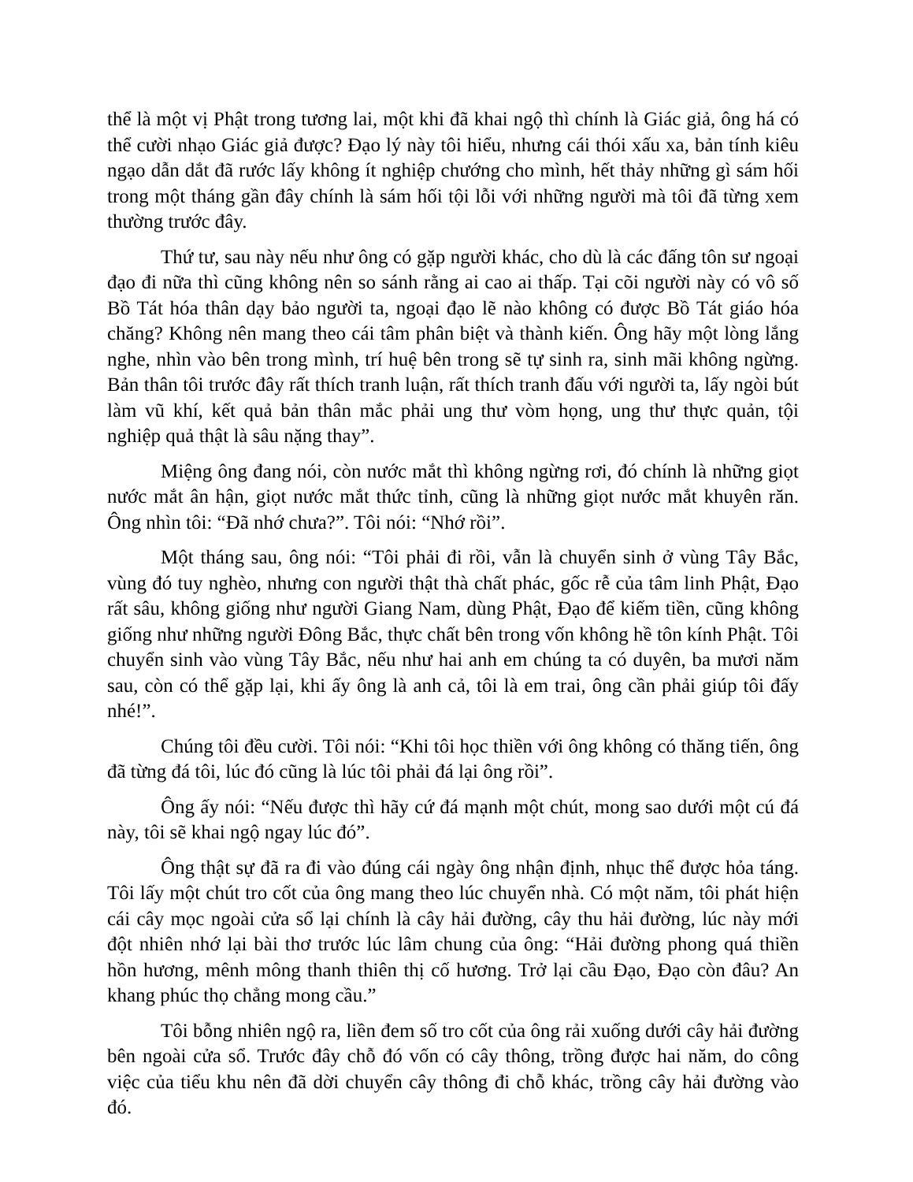thể là một vị Phật trong tương lai, một khi đã khai ngộ thì chính là Giác giả, ông há có thể cười nhạo Giác giả được? Đạo lý này tôi hiểu, nhưng cái thói xấu xa, bản tính kiêu ngạo dẫn dắt đã rước lấy không ít nghiệp chướng cho mình, hết thảy những gì sám hối trong một tháng gần đây chính là sám hối tội lỗi với những người mà tôi đã từng xem thường trước đây.
Thứ tư, sau này nếu như ông có gặp người khác, cho dù là các đấng tôn sư ngoại đạo đi nữa thì cũng không nên so sánh rằng ai cao ai thấp. Tại cõi người này có vô số Bồ Tát hóa thân dạy bảo người ta, ngoại đạo lẽ nào không có được Bồ Tát giáo hóa chăng? Không nên mang theo cái tâm phân biệt và thành kiến. Ông hãy một lòng lắng nghe, nhìn vào bên trong mình, trí huệ bên trong sẽ tự sinh ra, sinh mãi không ngừng. Bản thân tôi trước đây rất thích tranh luận, rất thích tranh đấu với người ta, lấy ngòi bút làm vũ khí, kết quả bản thân mắc phải ung thư vòm họng, ung thư thực quản, tội nghiệp quả thật là sâu nặng thay”.
Miệng ông đang nói, còn nước mắt thì không ngừng rơi, đó chính là những giọt nước mắt ân hận, giọt nước mắt thức tỉnh, cũng là những giọt nước mắt khuyên răn. Ông nhìn tôi: “Đã nhớ chưa?”. Tôi nói: “Nhớ rồi”.
Một tháng sau, ông nói: “Tôi phải đi rồi, vẫn là chuyển sinh ở vùng Tây Bắc, vùng đó tuy nghèo, nhưng con người thật thà chất phác, gốc rễ của tâm linh Phật, Đạo rất sâu, không giống như người Giang Nam, dùng Phật, Đạo để kiếm tiền, cũng không giống như những người Đông Bắc, thực chất bên trong vốn không hề tôn kính Phật. Tôi chuyển sinh vào vùng Tây Bắc, nếu như hai anh em chúng ta có duyên, ba mươi năm sau, còn có thể gặp lại, khi ấy ông là anh cả, tôi là em trai, ông cần phải giúp tôi đấy nhé!”.
Chúng tôi đều cười. Tôi nói: “Khi tôi học thiền với ông không có thăng tiến, ông đã từng đá tôi, lúc đó cũng là lúc tôi phải đá lại ông rồi”.
Ông ấy nói: “Nếu được thì hãy cứ đá mạnh một chút, mong sao dưới một cú đá này, tôi sẽ khai ngộ ngay lúc đó”.
Ông thật sự đã ra đi vào đúng cái ngày ông nhận định, nhục thể được hỏa táng. Tôi lấy một chút tro cốt của ông mang theo lúc chuyển nhà. Có một năm, tôi phát hiện cái cây mọc ngoài cửa sổ lại chính là cây hải đường, cây thu hải đường, lúc này mới đột nhiên nhớ lại bài thơ trước lúc lâm chung của ông: “Hải đường phong quá thiền hồn hương, mênh mông thanh thiên thị cố hương. Trở lại cầu Đạo, Đạo còn đâu? An khang phúc thọ chẳng mong cầu.”
Tôi bỗng nhiên ngộ ra, liền đem số tro cốt của ông rải xuống dưới cây hải đường bên ngoài cửa sổ. Trước đây chỗ đó vốn có cây thông, trồng được hai năm, do công việc của tiểu khu nên đã dời chuyển cây thông đi chỗ khác, trồng cây hải đường vào đó.